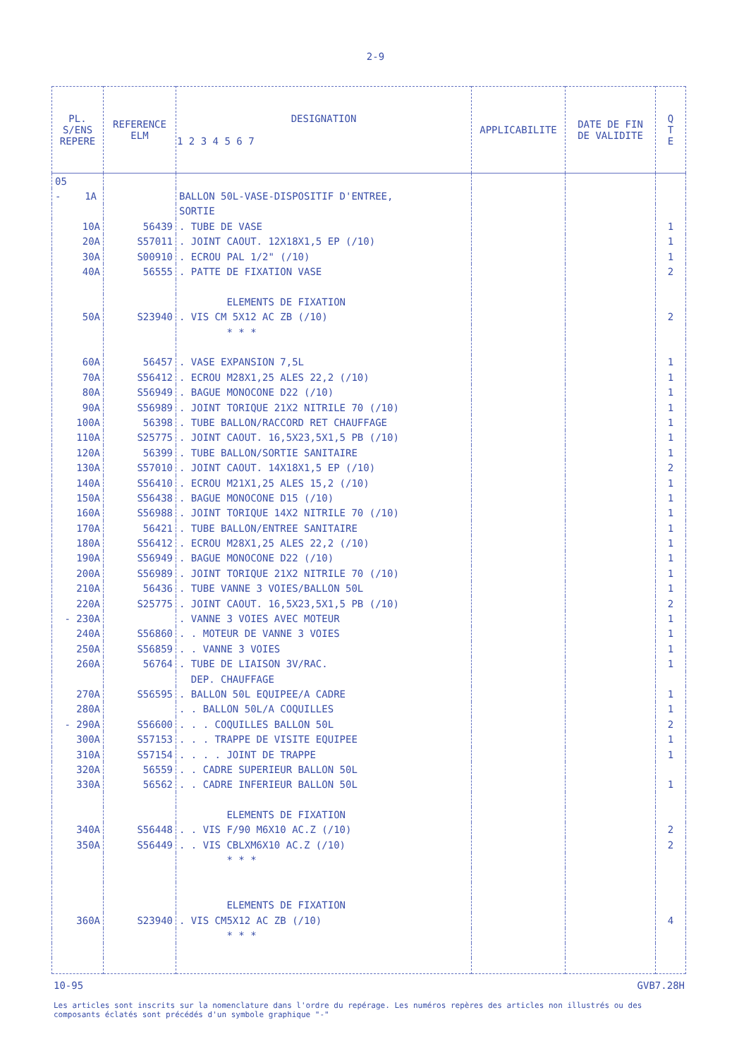2-9
| PL. S/ENS REPERE | REFERENCE ELM | DESIGNATION 1 2 3 4 5 6 7 | APPLICABILITE | DATE DE FIN DE VALIDITE | Q T E |
| --- | --- | --- | --- | --- | --- |
| 05 | | | | | |
| - 1A | | BALLON 50L-VASE-DISPOSITIF D'ENTREE, | | | |
| | | SORTIE | | | |
| 10A | 56439 | . TUBE DE VASE | | | 1 |
| 20A | S57011 | . JOINT CAOUT. 12X18X1,5 EP (/10) | | | 1 |
| 30A | S00910 | . ECROU PAL 1/2" (/10) | | | 1 |
| 40A | 56555 | . PATTE DE FIXATION VASE | | | 2 |
| | | ELEMENTS DE FIXATION | | | |
| 50A | S23940 | . VIS CM 5X12 AC ZB (/10) | | | 2 |
| | | * * * | | | |
| 60A | 56457 | . VASE EXPANSION 7,5L | | | 1 |
| 70A | S56412 | . ECROU M28X1,25 ALES 22,2 (/10) | | | 1 |
| 80A | S56949 | . BAGUE MONOCONE D22 (/10) | | | 1 |
| 90A | S56989 | . JOINT TORIQUE 21X2 NITRILE 70 (/10) | | | 1 |
| 100A | 56398 | . TUBE BALLON/RACCORD RET CHAUFFAGE | | | 1 |
| 110A | S25775 | . JOINT CAOUT. 16,5X23,5X1,5 PB (/10) | | | 1 |
| 120A | 56399 | . TUBE BALLON/SORTIE SANITAIRE | | | 1 |
| 130A | S57010 | . JOINT CAOUT. 14X18X1,5 EP (/10) | | | 2 |
| 140A | S56410 | . ECROU M21X1,25 ALES 15,2 (/10) | | | 1 |
| 150A | S56438 | . BAGUE MONOCONE D15 (/10) | | | 1 |
| 160A | S56988 | . JOINT TORIQUE 14X2 NITRILE 70 (/10) | | | 1 |
| 170A | 56421 | . TUBE BALLON/ENTREE SANITAIRE | | | 1 |
| 180A | S56412 | . ECROU M28X1,25 ALES 22,2 (/10) | | | 1 |
| 190A | S56949 | . BAGUE MONOCONE D22 (/10) | | | 1 |
| 200A | S56989 | . JOINT TORIQUE 21X2 NITRILE 70 (/10) | | | 1 |
| 210A | 56436 | . TUBE VANNE 3 VOIES/BALLON 50L | | | 1 |
| 220A | S25775 | . JOINT CAOUT. 16,5X23,5X1,5 PB (/10) | | | 2 |
| - 230A | | . VANNE 3 VOIES AVEC MOTEUR | | | 1 |
| 240A | S56860 | . . MOTEUR DE VANNE 3 VOIES | | | 1 |
| 250A | S56859 | . . VANNE 3 VOIES | | | 1 |
| 260A | 56764 | . TUBE DE LIAISON 3V/RAC. | | | 1 |
| | | DEP. CHAUFFAGE | | | |
| 270A | S56595 | . BALLON 50L EQUIPEE/A CADRE | | | 1 |
| 280A | | . . BALLON 50L/A COQUILLES | | | 1 |
| - 290A | S56600 | . . . COQUILLES BALLON 50L | | | 2 |
| 300A | S57153 | . . . TRAPPE DE VISITE EQUIPEE | | | 1 |
| 310A | S57154 | . . . . JOINT DE TRAPPE | | | 1 |
| 320A | 56559 | . . CADRE SUPERIEUR BALLON 50L | | | |
| 330A | 56562 | . . CADRE INFERIEUR BALLON 50L | | | 1 |
| | | ELEMENTS DE FIXATION | | | |
| 340A | S56448 | . . VIS F/90 M6X10 AC.Z (/10) | | | 2 |
| 350A | S56449 | . . VIS CBLXM6X10 AC.Z (/10) | | | 2 |
| | | * * * | | | |
| | | ELEMENTS DE FIXATION | | | |
| 360A | S23940 | . VIS CM5X12 AC ZB (/10) | | | 4 |
| | | * * * | | | |
10-95 GVB7.28H
Les articles sont inscrits sur la nomenclature dans l'ordre du repérage. Les numéros repères des articles non illustrés ou des composants éclatés sont précédés d'un symbole graphique "-"